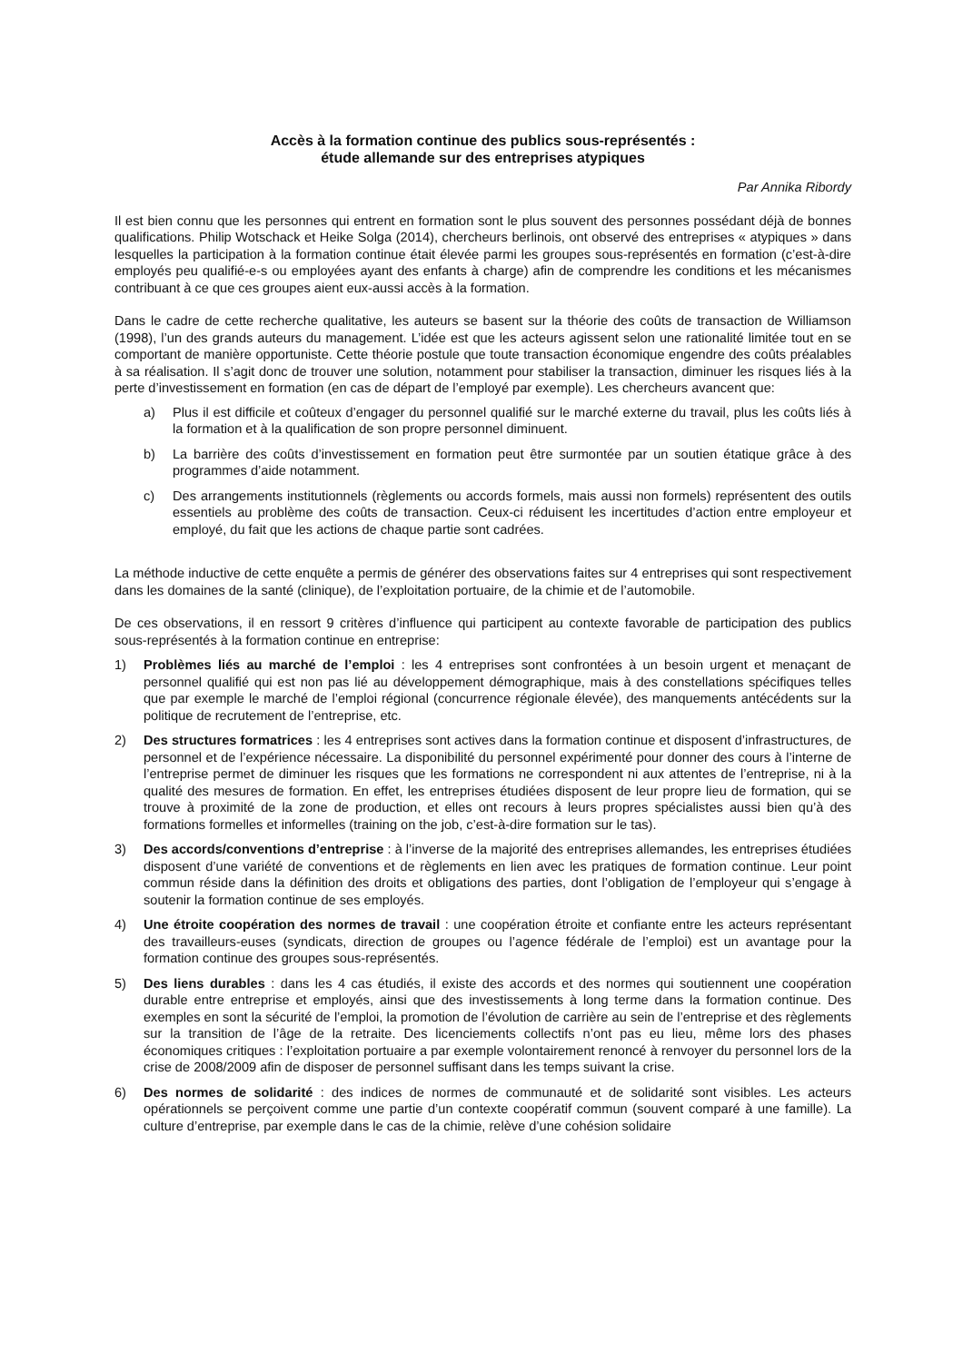Accès à la formation continue des publics sous-représentés :
étude allemande sur des entreprises atypiques
Par Annika Ribordy
Il est bien connu que les personnes qui entrent en formation sont le plus souvent des personnes possédant déjà de bonnes qualifications. Philip Wotschack et Heike Solga (2014), chercheurs berlinois, ont observé des entreprises « atypiques » dans lesquelles la participation à la formation continue était élevée parmi les groupes sous-représentés en formation (c’est-à-dire employés peu qualifié-e-s ou employées ayant des enfants à charge) afin de comprendre les conditions et les mécanismes contribuant à ce que ces groupes aient eux-aussi accès à la formation.
Dans le cadre de cette recherche qualitative, les auteurs se basent sur la théorie des coûts de transaction de Williamson (1998), l’un des grands auteurs du management. L’idée est que les acteurs agissent selon une rationalité limitée tout en se comportant de manière opportuniste. Cette théorie postule que toute transaction économique engendre des coûts préalables à sa réalisation. Il s’agit donc de trouver une solution, notamment pour stabiliser la transaction, diminuer les risques liés à la perte d’investissement en formation (en cas de départ de l’employé par exemple). Les chercheurs avancent que:
a) Plus il est difficile et coûteux d’engager du personnel qualifié sur le marché externe du travail, plus les coûts liés à la formation et à la qualification de son propre personnel diminuent.
b) La barrière des coûts d’investissement en formation peut être surmontée par un soutien étatique grâce à des programmes d’aide notamment.
c) Des arrangements institutionnels (règlements ou accords formels, mais aussi non formels) représentent des outils essentiels au problème des coûts de transaction. Ceux-ci réduisent les incertitudes d’action entre employeur et employé, du fait que les actions de chaque partie sont cadrées.
La méthode inductive de cette enquête a permis de générer des observations faites sur 4 entreprises qui sont respectivement dans les domaines de la santé (clinique), de l’exploitation portuaire, de la chimie et de l’automobile.
De ces observations, il en ressort 9 critères d’influence qui participent au contexte favorable de participation des publics sous-représentés à la formation continue en entreprise:
1) Problèmes liés au marché de l’emploi : les 4 entreprises sont confrontées à un besoin urgent et menaçant de personnel qualifié qui est non pas lié au développement démographique, mais à des constellations spécifiques telles que par exemple le marché de l’emploi régional (concurrence régionale élevée), des manquements antécédents sur la politique de recrutement de l’entreprise, etc.
2) Des structures formatrices : les 4 entreprises sont actives dans la formation continue et disposent d’infrastructures, de personnel et de l’expérience nécessaire. La disponibilité du personnel expérimenté pour donner des cours à l’interne de l’entreprise permet de diminuer les risques que les formations ne correspondent ni aux attentes de l’entreprise, ni à la qualité des mesures de formation. En effet, les entreprises étudiées disposent de leur propre lieu de formation, qui se trouve à proximité de la zone de production, et elles ont recours à leurs propres spécialistes aussi bien qu’à des formations formelles et informelles (training on the job, c’est-à-dire formation sur le tas).
3) Des accords/conventions d’entreprise : à l’inverse de la majorité des entreprises allemandes, les entreprises étudiées disposent d’une variété de conventions et de règlements en lien avec les pratiques de formation continue. Leur point commun réside dans la définition des droits et obligations des parties, dont l’obligation de l’employeur qui s’engage à soutenir la formation continue de ses employés.
4) Une étroite coopération des normes de travail : une coopération étroite et confiante entre les acteurs représentant des travailleurs-euses (syndicats, direction de groupes ou l’agence fédérale de l’emploi) est un avantage pour la formation continue des groupes sous-représentés.
5) Des liens durables : dans les 4 cas étudiés, il existe des accords et des normes qui soutiennent une coopération durable entre entreprise et employés, ainsi que des investissements à long terme dans la formation continue. Des exemples en sont la sécurité de l’emploi, la promotion de l’évolution de carrière au sein de l’entreprise et des règlements sur la transition de l’âge de la retraite. Des licenciements collectifs n’ont pas eu lieu, même lors des phases économiques critiques : l’exploitation portuaire a par exemple volontairement renoncé à renvoyer du personnel lors de la crise de 2008/2009 afin de disposer de personnel suffisant dans les temps suivant la crise.
6) Des normes de solidarité : des indices de normes de communauté et de solidarité sont visibles. Les acteurs opérationnels se perçoivent comme une partie d’un contexte coopératif commun (souvent comparé à une famille). La culture d’entreprise, par exemple dans le cas de la chimie, relève d’une cohésion solidaire